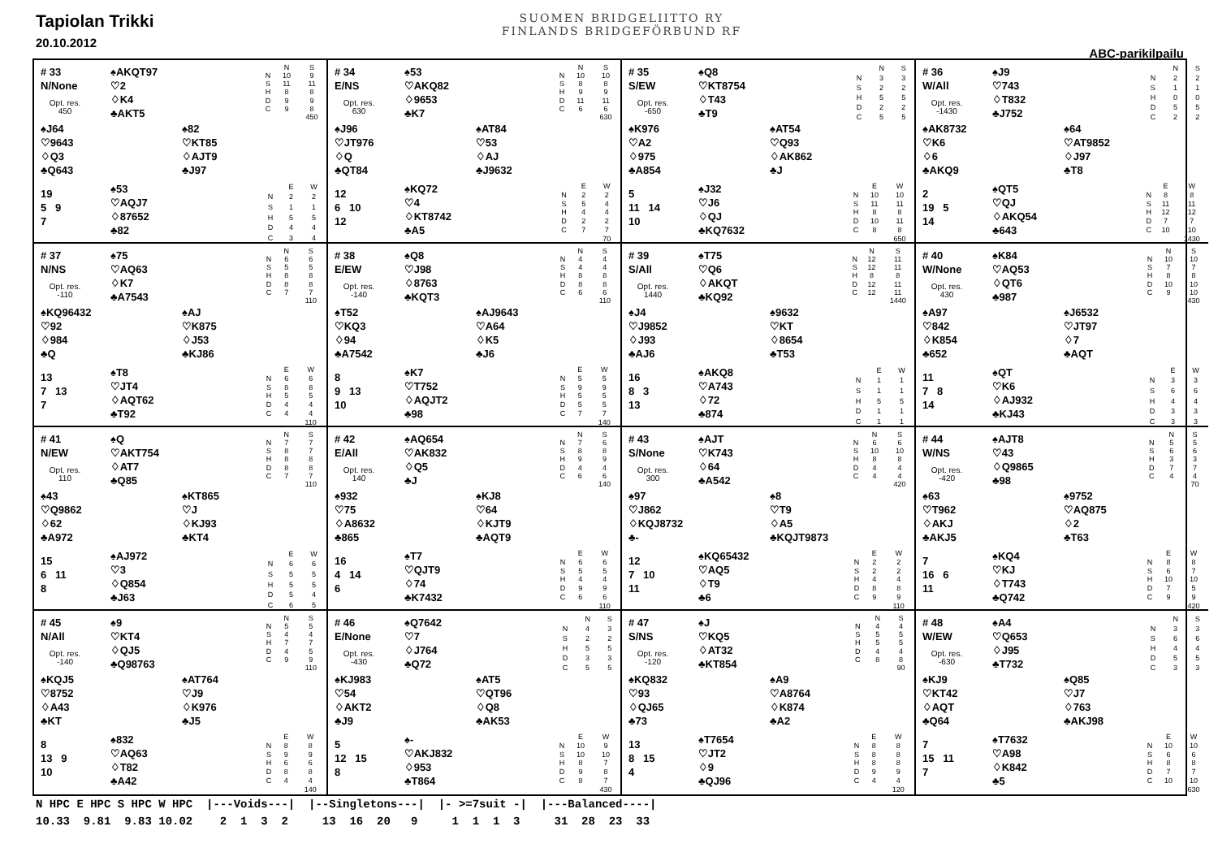Tapiolan Trikki
20.10.2012
SUOMEN BRIDGELIITTO RY
FINLANDS BRIDGEFÖRBUND RF
ABC-parikilpailu
# 33
N/None
Opt. res.
450
♠AKQT97
♡2
♢K4
♣AKT5
| | N | S |
| --- | --- | --- |
| N | 10 | 9 |
| S | 11 | 11 |
| H | 8 | 8 |
| D | 9 | 9 |
| C | 9 | 8 |
| | | 450 |
♠J64
♡9643
♢Q3
♣Q643
♠82
♡KT85
♢AJT9
♣J97
19
5 9
7
♠53
♡AQJ7
♢87652
♣82
| | E | W |
| --- | --- | --- |
| N | 2 | 2 |
| S | 1 | 1 |
| H | 5 | 5 |
| D | 4 | 4 |
| C | 3 | 4 |
# 34
E/NS
Opt. res.
630
♠53
♡AKQ82
♢9653
♣K7
| | N | S |
| --- | --- | --- |
| N | 10 | 10 |
| S | 8 | 8 |
| H | 9 | 9 |
| D | 11 | 11 |
| C | 6 | 6 |
| | | 630 |
♠J96
♡JT976
♢Q
♣QT84
♠AT84
♡53
♢AJ
♣J9632
12
6 10
12
♠KQ72
♡4
♢KT8742
♣A5
| | E | W |
| --- | --- | --- |
| N | 2 | 2 |
| S | 5 | 4 |
| H | 4 | 4 |
| D | 2 | 2 |
| C | 7 | 7 |
| | | 70 |
# 35
S/EW
Opt. res.
-650
♠Q8
♡KT8754
♢T43
♣T9
| | N | S |
| --- | --- | --- |
| N | 3 | 3 |
| S | 2 | 2 |
| H | 5 | 5 |
| D | 2 | 2 |
| C | 5 | 5 |
♠K976
♡A2
♢975
♣A854
♠AT54
♡Q93
♢AK862
♣J
5
11 14
10
♠J32
♡J6
♢QJ
♣KQ7632
| | E | W |
| --- | --- | --- |
| N | 10 | 10 |
| S | 11 | 11 |
| H | 8 | 8 |
| D | 10 | 11 |
| C | 8 | 8 |
| | | 650 |
# 36
W/All
Opt. res.
-1430
♠J9
♡743
♢T832
♣J752
| | N | S |
| --- | --- | --- |
| N | 2 | 2 |
| S | 1 | 1 |
| H | 0 | 0 |
| D | 5 | 5 |
| C | 2 | 2 |
♠AK8732
♡K6
♢6
♣AKQ9
♠64
♡AT9852
♢J97
♣T8
2
19 5
14
♠QT5
♡QJ
♢AKQ54
♣643
| | E | W |
| --- | --- | --- |
| N | 8 | 8 |
| S | 11 | 11 |
| H | 12 | 12 |
| D | 7 | 7 |
| C | 10 | 10 |
| | | 1430 |
# 37
N/NS
Opt. res.
-110
♠75
♡AQ63
♢K7
♣A7543
| | N | S |
| --- | --- | --- |
| N | 6 | 6 |
| S | 5 | 5 |
| H | 8 | 8 |
| D | 8 | 8 |
| C | 7 | 7 |
| | | 110 |
♠KQ96432
♡92
♢984
♣Q
♠AJ
♡K875
♢J53
♣KJ86
13
7 13
7
♠T8
♡JT4
♢AQT62
♣T92
| | E | W |
| --- | --- | --- |
| N | 6 | 6 |
| S | 8 | 8 |
| H | 5 | 5 |
| D | 4 | 4 |
| C | 4 | 4 |
| | | 110 |
# 38
E/EW
Opt. res.
-140
♠Q8
♡J98
♢8763
♣KQT3
| | N | S |
| --- | --- | --- |
| N | 4 | 4 |
| S | 4 | 4 |
| H | 8 | 8 |
| D | 8 | 8 |
| C | 6 | 6 |
| | | 110 |
♠T52
♡KQ3
♢94
♣A7542
♠AJ9643
♡A64
♢K5
♣J6
8
9 13
10
♠K7
♡T752
♢AQJT2
♣98
| | E | W |
| --- | --- | --- |
| N | 5 | 5 |
| S | 9 | 9 |
| H | 5 | 5 |
| D | 5 | 5 |
| C | 7 | 7 |
| | | 140 |
# 39
S/All
Opt. res.
1440
♠T75
♡Q6
♢AKQT
♣KQ92
| | N | S |
| --- | --- | --- |
| N | 12 | 11 |
| S | 12 | 11 |
| H | 8 | 8 |
| D | 12 | 11 |
| C | 12 | 11 |
| | | 1440 |
♠J4
♡J9852
♢J93
♣AJ6
♠9632
♡KT
♢8654
♣T53
16
8 3
13
♠AKQ8
♡A743
♢72
♣874
| | E | W |
| --- | --- | --- |
| N | 1 | 1 |
| S | 1 | 1 |
| H | 5 | 5 |
| D | 1 | 1 |
| C | 1 | 1 |
# 40
W/None
Opt. res.
430
♠K84
♡AQ53
♢QT6
♣987
| | N | S |
| --- | --- | --- |
| N | 10 | 10 |
| S | 7 | 7 |
| H | 8 | 8 |
| D | 10 | 10 |
| C | 9 | 10 |
| | | 430 |
♠A97
♡842
♢K854
♣652
♠J6532
♡JT97
♢7
♣AQT
11
7 8
14
♠QT
♡K6
♢AJ932
♣KJ43
| | E | W |
| --- | --- | --- |
| N | 3 | 3 |
| S | 6 | 6 |
| H | 4 | 4 |
| D | 3 | 3 |
| C | 3 | 3 |
# 41
N/EW
Opt. res.
110
♠Q
♡AKT754
♢AT7
♣Q85
| | N | S |
| --- | --- | --- |
| N | 7 | 7 |
| S | 8 | 7 |
| H | 8 | 8 |
| D | 8 | 8 |
| C | 7 | 7 |
| | | 110 |
♠43
♡Q9862
♢62
♣A972
♠KT865
♡J
♢KJ93
♣KT4
15
6 11
8
♠AJ972
♡3
♢Q854
♣J63
| | E | W |
| --- | --- | --- |
| N | 6 | 6 |
| S | 5 | 5 |
| H | 5 | 5 |
| D | 5 | 4 |
| C | 6 | 5 |
# 42
E/All
Opt. res.
140
♠AQ654
♡AK832
♢Q5
♣J
| | N | S |
| --- | --- | --- |
| N | 7 | 6 |
| S | 8 | 8 |
| H | 9 | 9 |
| D | 4 | 4 |
| C | 6 | 6 |
| | | 140 |
♠932
♡75
♢A8632
♣865
♠KJ8
♡64
♢KJT9
♣AQT9
16
4 14
6
♠T7
♡QJT9
♢74
♣K7432
| | E | W |
| --- | --- | --- |
| N | 6 | 6 |
| S | 5 | 5 |
| H | 4 | 4 |
| D | 9 | 9 |
| C | 6 | 6 |
| | | 110 |
# 43
S/None
Opt. res.
300
♠AJT
♡K743
♢64
♣A542
| | N | S |
| --- | --- | --- |
| N | 6 | 6 |
| S | 10 | 10 |
| H | 8 | 8 |
| D | 4 | 4 |
| C | 4 | 4 |
| | | 420 |
♠97
♡J862
♢KQJ8732
♣-
♠8
♡T9
♢A5
♣KQJT9873
12
7 10
11
♠KQ65432
♡AQ5
♢T9
♣6
| | E | W |
| --- | --- | --- |
| N | 2 | 2 |
| S | 2 | 2 |
| H | 4 | 4 |
| D | 8 | 8 |
| C | 9 | 9 |
| | | 110 |
# 44
W/NS
Opt. res.
-420
♠AJT8
♡43
♢Q9865
♣98
| | N | S |
| --- | --- | --- |
| N | 5 | 5 |
| S | 6 | 6 |
| H | 3 | 3 |
| D | 7 | 7 |
| C | 4 | 4 |
| | | 70 |
♠63
♡T962
♢AKJ
♣AKJ5
♠9752
♡AQ875
♢2
♣T63
7
16 6
11
♠KQ4
♡KJ
♢T743
♣Q742
| | E | W |
| --- | --- | --- |
| N | 8 | 8 |
| S | 6 | 7 |
| H | 10 | 10 |
| D | 7 | 5 |
| C | 9 | 9 |
| | | 420 |
# 45
N/All
Opt. res.
-140
♠9
♡KT4
♢QJ5
♣Q98763
| | N | S |
| --- | --- | --- |
| N | 5 | 5 |
| S | 4 | 4 |
| H | 7 | 7 |
| D | 4 | 5 |
| C | 9 | 9 |
| | | 110 |
♠KQJ5
♡8752
♢A43
♣KT
♠AT764
♡J9
♢K976
♣J5
8
13 9
10
♠832
♡AQ63
♢T82
♣A42
| | E | W |
| --- | --- | --- |
| N | 8 | 8 |
| S | 9 | 9 |
| H | 6 | 6 |
| D | 8 | 8 |
| C | 4 | 4 |
| | | 140 |
# 46
E/None
Opt. res.
-430
♠Q7642
♡7
♢J764
♣Q72
| | N | S |
| --- | --- | --- |
| N | 4 | 3 |
| S | 2 | 2 |
| H | 5 | 5 |
| D | 3 | 3 |
| C | 5 | 5 |
♠KJ983
♡54
♢AKT2
♣J9
♠AT5
♡QT96
♢Q8
♣AK53
5
12 15
8
♠-
♡AKJ832
♢953
♣T864
| | E | W |
| --- | --- | --- |
| N | 10 | 9 |
| S | 10 | 10 |
| H | 8 | 7 |
| D | 9 | 8 |
| C | 8 | 7 |
| | | 430 |
# 47
S/NS
Opt. res.
-120
♠J
♡KQ5
♢AT32
♣KT854
| | N | S |
| --- | --- | --- |
| N | 4 | 4 |
| S | 5 | 5 |
| H | 5 | 5 |
| D | 4 | 4 |
| C | 8 | 8 |
| | | 90 |
♠KQ832
♡93
♢QJ65
♣73
♠A9
♡A8764
♢K874
♣A2
13
8 15
4
♠T7654
♡JT2
♢9
♣QJ96
| | E | W |
| --- | --- | --- |
| N | 8 | 8 |
| S | 8 | 8 |
| H | 8 | 8 |
| D | 9 | 9 |
| C | 4 | 4 |
| | | 120 |
# 48
W/EW
Opt. res.
-630
♠A4
♡Q653
♢J95
♣T732
| | N | S |
| --- | --- | --- |
| N | 3 | 3 |
| S | 6 | 6 |
| H | 4 | 4 |
| D | 5 | 5 |
| C | 3 | 3 |
♠KJ9
♡KT42
♢AQT
♣Q64
♠Q85
♡J7
♢763
♣AKJ98
7
15 11
7
♠T7632
♡A98
♢K842
♣5
| | E | W |
| --- | --- | --- |
| N | 10 | 10 |
| S | 6 | 6 |
| H | 8 | 8 |
| D | 7 | 7 |
| C | 10 | 10 |
| | | 630 |
N HPC E HPC S HPC W HPC |---Voids---| |--Singletons---| |- >=7suit -| |---Balanced----| 10.33 9.81 9.83 10.02 2 1 3 2 13 16 20 9 1 1 1 3 31 28 23 33